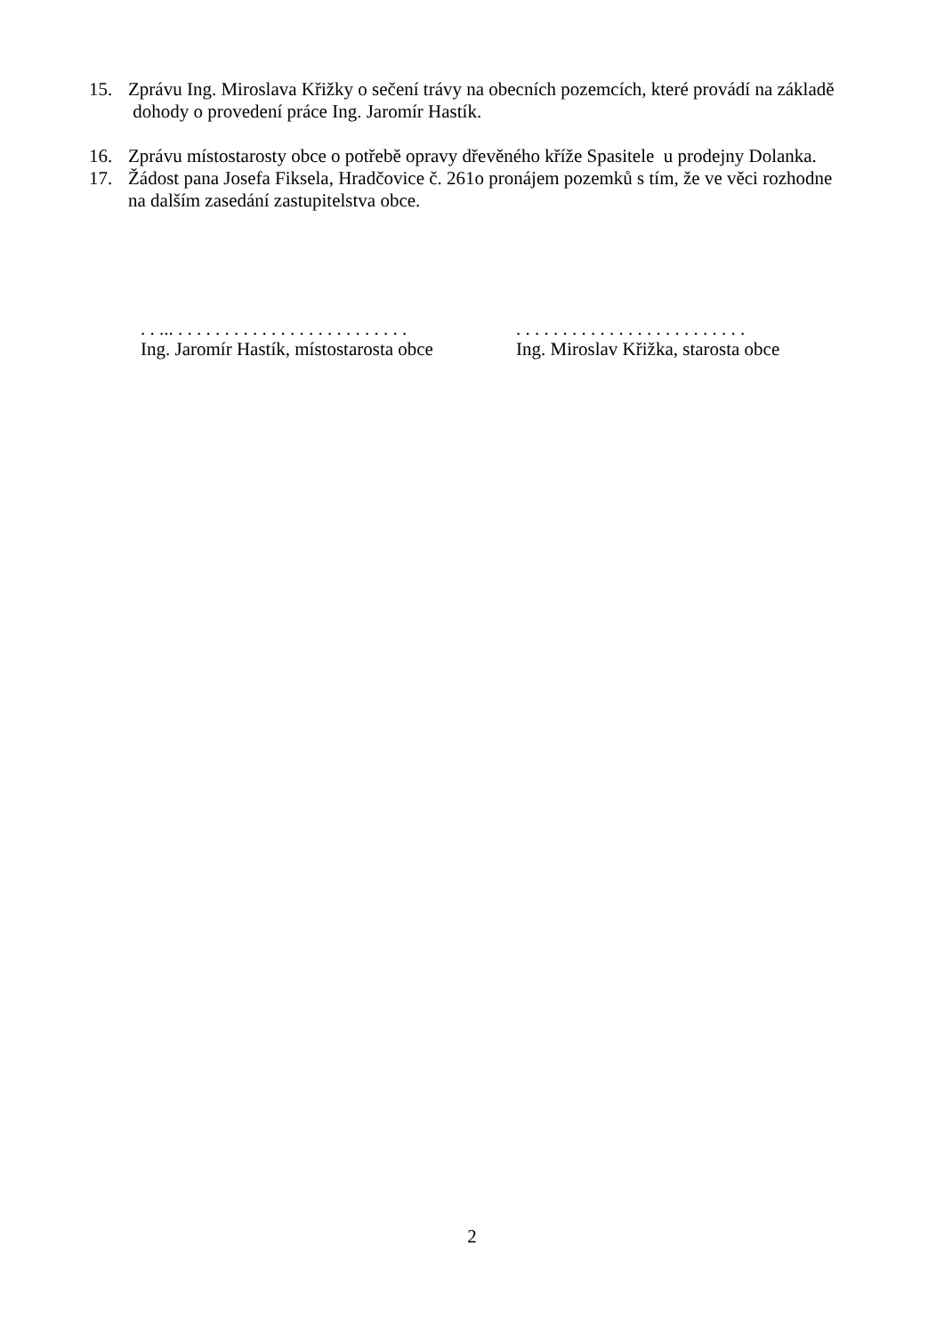15. Zprávu Ing. Miroslava Křižky o sečení trávy na obecních pozemcích, které provádí na základě
dohody o provedení práce Ing. Jaromír Hastík.
16. Zprávu místostarosty obce o potřebě opravy dřevěného kříže Spasitele u prodejny Dolanka.
17. Žádost pana Josefa Fiksela, Hradčovice č. 261o pronájem pozemků s tím, že ve věci rozhodne
na dalším zasedání zastupitelstva obce.
. . ... . . . . . . . . . . . . . . . . . . . . . . . . .
Ing. Jaromír Hastík, místostarosta obce
. . . . . . . . . . . . . . . . . . . . . . . . .
Ing. Miroslav Křižka, starosta obce
2